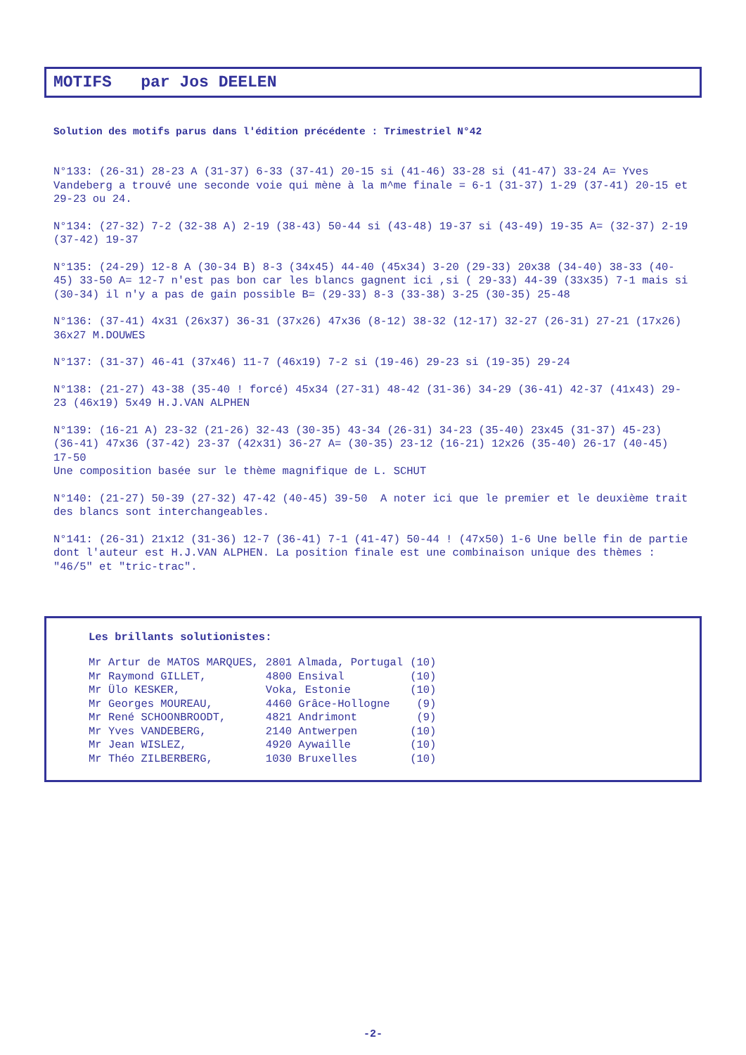MOTIFS par Jos DEELEN
Solution des motifs parus dans l'édition précédente : Trimestriel N°42
N°133: (26-31) 28-23 A (31-37) 6-33 (37-41) 20-15 si (41-46) 33-28 si (41-47) 33-24 A= Yves Vandeberg a trouvé une seconde voie qui mène à la m^me finale = 6-1 (31-37) 1-29 (37-41) 20-15 et 29-23 ou 24.
N°134: (27-32) 7-2 (32-38 A) 2-19 (38-43) 50-44 si (43-48) 19-37 si (43-49) 19-35 A= (32-37) 2-19 (37-42) 19-37
N°135: (24-29) 12-8 A (30-34 B) 8-3 (34x45) 44-40 (45x34) 3-20 (29-33) 20x38 (34-40) 38-33 (40-45) 33-50 A= 12-7 n'est pas bon car les blancs gagnent ici ,si ( 29-33) 44-39 (33x35) 7-1 mais si (30-34) il n'y a pas de gain possible B= (29-33) 8-3 (33-38) 3-25 (30-35) 25-48
N°136: (37-41) 4x31 (26x37) 36-31 (37x26) 47x36 (8-12) 38-32 (12-17) 32-27 (26-31) 27-21 (17x26) 36x27 M.DOUWES
N°137: (31-37) 46-41 (37x46) 11-7 (46x19) 7-2 si (19-46) 29-23 si (19-35) 29-24
N°138: (21-27) 43-38 (35-40 ! forcé) 45x34 (27-31) 48-42 (31-36) 34-29 (36-41) 42-37 (41x43) 29-23 (46x19) 5x49 H.J.VAN ALPHEN
N°139: (16-21 A) 23-32 (21-26) 32-43 (30-35) 43-34 (26-31) 34-23 (35-40) 23x45 (31-37) 45-23) (36-41) 47x36 (37-42) 23-37 (42x31) 36-27 A= (30-35) 23-12 (16-21) 12x26 (35-40) 26-17 (40-45) 17-50
Une composition basée sur le thème magnifique de L. SCHUT
N°140: (21-27) 50-39 (27-32) 47-42 (40-45) 39-50 A noter ici que le premier et le deuxième trait des blancs sont interchangeables.
N°141: (26-31) 21x12 (31-36) 12-7 (36-41) 7-1 (41-47) 50-44 ! (47x50) 1-6 Une belle fin de partie dont l'auteur est H.J.VAN ALPHEN. La position finale est une combinaison unique des thèmes : "46/5" et "tric-trac".
Les brillants solutionistes:
| Mr Artur de MATOS MARQUES, | 2801 Almada, Portugal | (10) |
| Mr Raymond GILLET, | 4800 Ensival | (10) |
| Mr Ülo KESKER, | Voka, Estonie | (10) |
| Mr Georges MOUREAU, | 4460 Grâce-Hollogne | (9) |
| Mr René SCHOONBROODT, | 4821 Andrimont | (9) |
| Mr Yves VANDEBERG, | 2140 Antwerpen | (10) |
| Mr Jean WISLEZ, | 4920 Aywaille | (10) |
| Mr Théo ZILBERBERG, | 1030 Bruxelles | (10) |
-2-